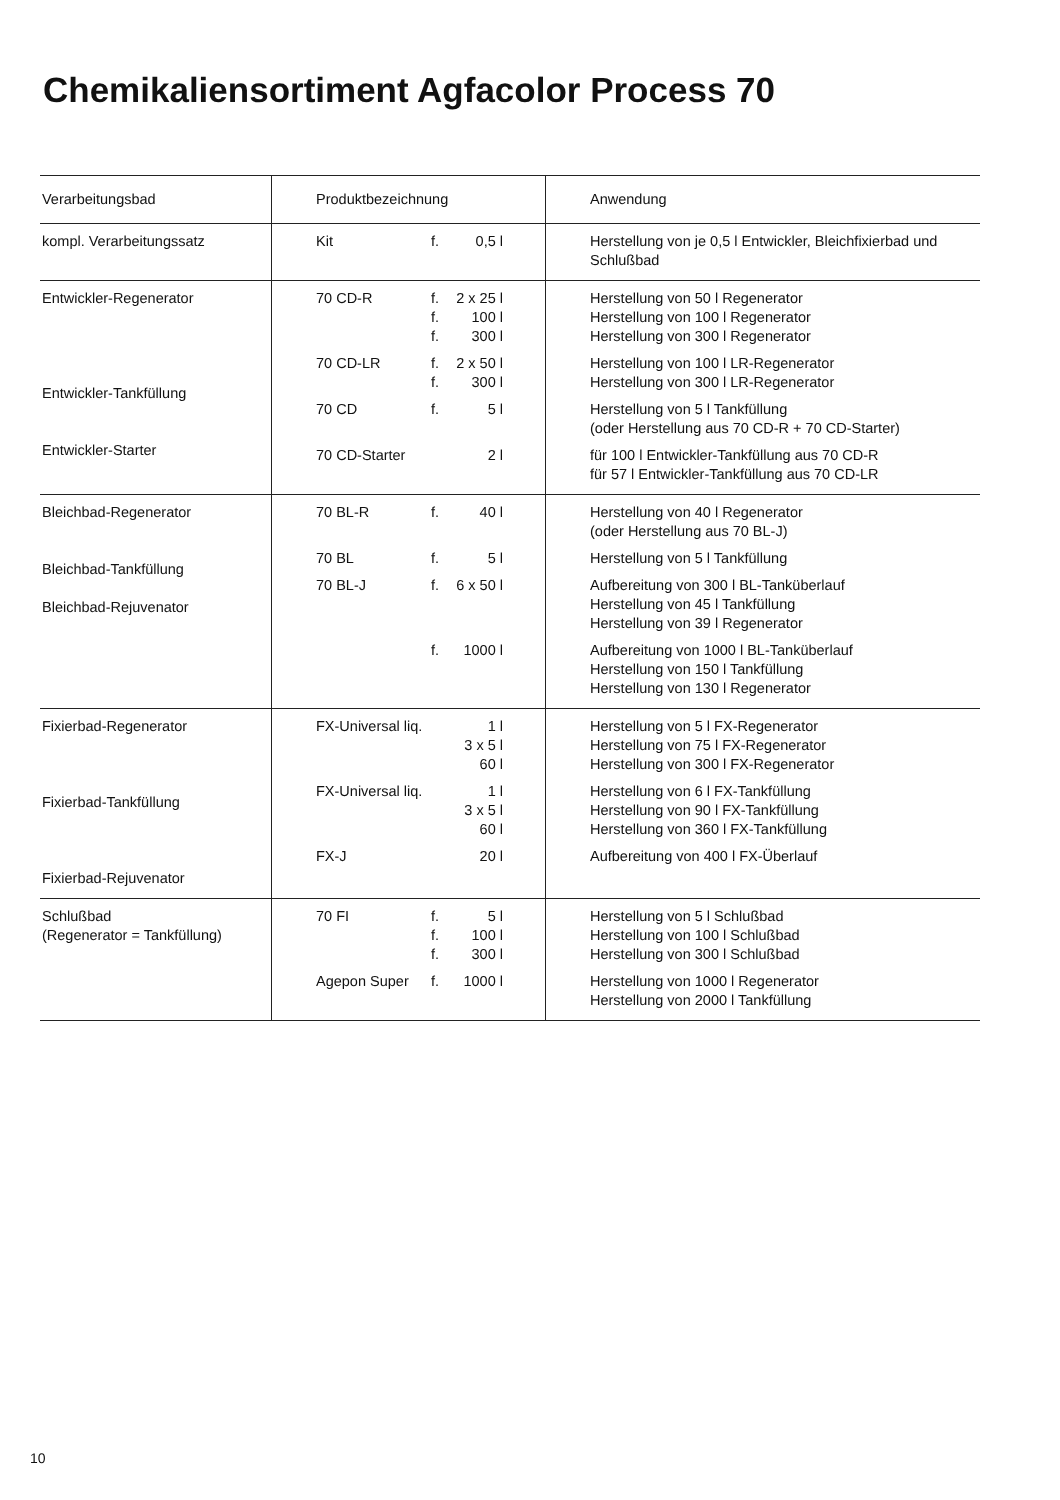Chemikaliensortiment Agfacolor Process 70
| Verarbeitungsbad | Produktbezeichnung | Anwendung |
| --- | --- | --- |
| kompl. Verarbeitungssatz | Kit f. 0,5 l | Herstellung von je 0,5 l Entwickler, Bleichfixierbad und Schlußbad |
| Entwickler-Regenerator Entwickler-Tankfüllung Entwickler-Starter | 70 CD-R f. f. f. 2 x 25 l 100 l 300 l 70 CD-LR f. f. 2 x 50 l 300 l 70 CD f. 5 l 70 CD-Starter 2 l | Herstellung von 50 l Regenerator Herstellung von 100 l Regenerator Herstellung von 300 l Regenerator Herstellung von 100 l LR-Regenerator Herstellung von 300 l LR-Regenerator Herstellung von 5 l Tankfüllung (oder Herstellung aus 70 CD-R + 70 CD-Starter) für 100 l Entwickler-Tankfüllung aus 70 CD-R für 57 l Entwickler-Tankfüllung aus 70 CD-LR |
| Bleichbad-Regenerator Bleichbad-Tankfüllung Bleichbad-Rejuvenator | 70 BL-R f. 40 l 70 BL f. 5 l 70 BL-J f. 6 x 50 l f. 1000 l | Herstellung von 40 l Regenerator (oder Herstellung aus 70 BL-J) Herstellung von 5 l Tankfüllung Aufbereitung von 300 l BL-Tanküberlauf Herstellung von 45 l Tankfüllung Herstellung von 39 l Regenerator Aufbereitung von 1000 l BL-Tanküberlauf Herstellung von 150 l Tankfüllung Herstellung von 130 l Regenerator |
| Fixierbad-Regenerator Fixierbad-Tankfüllung Fixierbad-Rejuvenator | FX-Universal liq. 1 l 3 x 5 l 60 l FX-Universal liq. 1 l 3 x 5 l 60 l FX-J 20 l | Herstellung von 5 l FX-Regenerator Herstellung von 75 l FX-Regenerator Herstellung von 300 l FX-Regenerator Herstellung von 6 l FX-Tankfüllung Herstellung von 90 l FX-Tankfüllung Herstellung von 360 l FX-Tankfüllung Aufbereitung von 400 l FX-Überlauf |
| Schlußbad (Regenerator = Tankfüllung) | 70 FI f. f. f. 5 l 100 l 300 l Agepon Super f. 1000 l | Herstellung von 5 l Schlußbad Herstellung von 100 l Schlußbad Herstellung von 300 l Schlußbad Herstellung von 1000 l Regenerator Herstellung von 2000 l Tankfüllung |
10